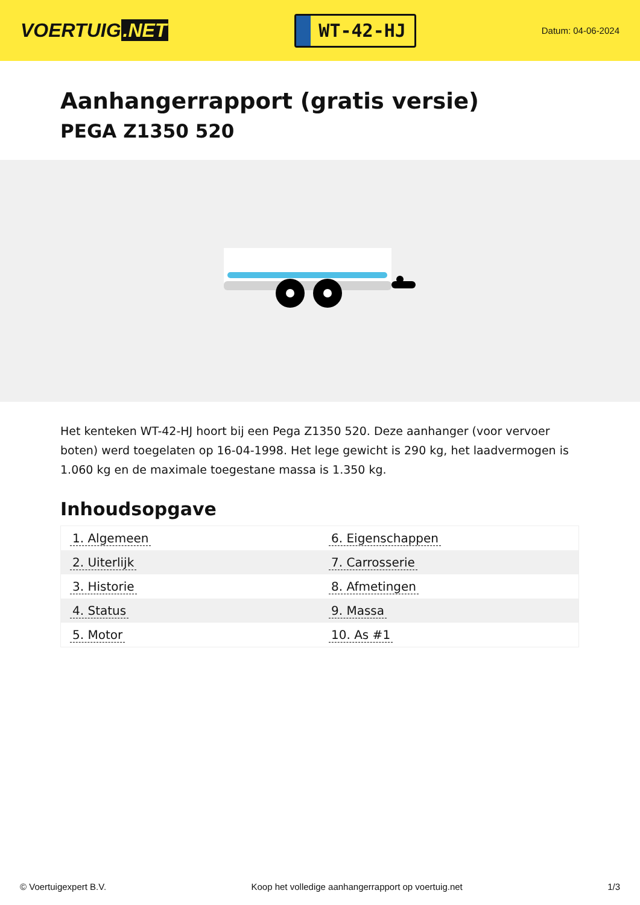VOERTUIG.NET
WT-42-HJ
Datum: 04-06-2024
Aanhangerrapport (gratis versie)
PEGA Z1350 520
Het kenteken WT-42-HJ hoort bij een Pega Z1350 520. Deze aanhanger (voor vervoer boten) werd toegelaten op 16-04-1998. Het lege gewicht is 290 kg, het laadvermogen is 1.060 kg en de maximale toegestane massa is 1.350 kg.
Inhoudsopgave
| 1. Algemeen | 6. Eigenschappen |
| 2. Uiterlijk | 7. Carrosserie |
| 3. Historie | 8. Afmetingen |
| 4. Status | 9. Massa |
| 5. Motor | 10. As #1 |
© Voertuigexpert B.V. Koop het volledige aanhangerrapport op voertuig.net 1/3